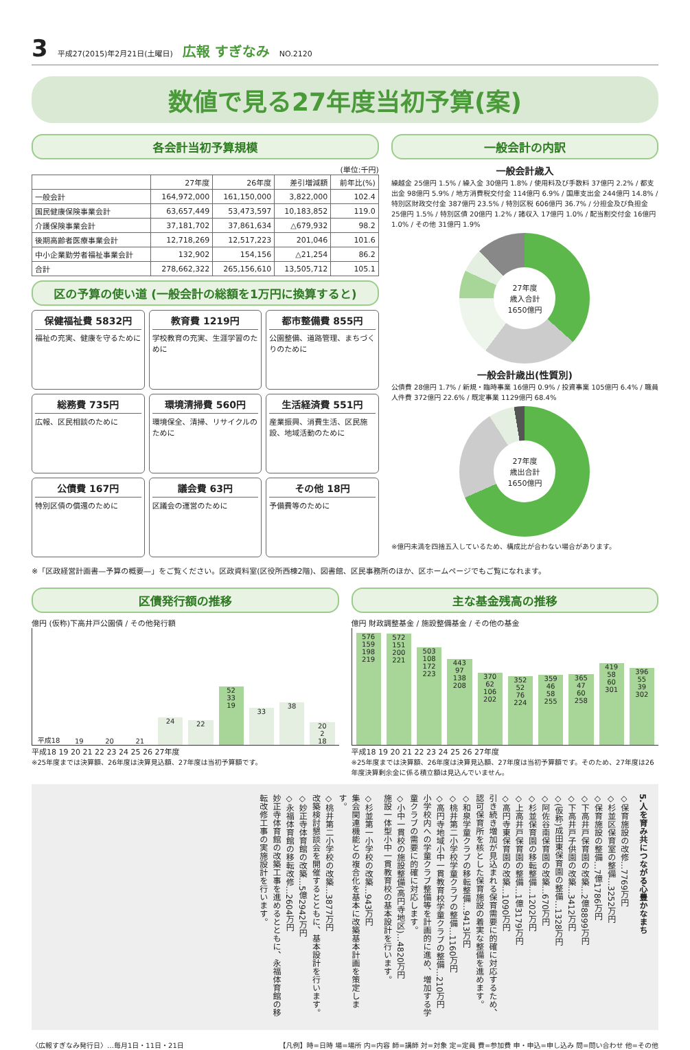3 平成27(2015)年2月21日(土曜日) 広報 すぎなみ NO.2120
数値で見る27年度当初予算(案)
各会計当初予算規模
(単位:千円)
| | 27年度 | 26年度 | 差引増減額 | 前年比(%) |
| --- | --- | --- | --- | --- |
| 一般会計 | 164,972,000 | 161,150,000 | 3,822,000 | 102.4 |
| 国民健康保険事業会計 | 63,657,449 | 53,473,597 | 10,183,852 | 119.0 |
| 介護保険事業会計 | 37,181,702 | 37,861,634 | △679,932 | 98.2 |
| 後期高齢者医療事業会計 | 12,718,269 | 12,517,223 | 201,046 | 101.6 |
| 中小企業勤労者福祉事業会計 | 132,902 | 154,156 | △21,254 | 86.2 |
| 合計 | 278,662,322 | 265,156,610 | 13,505,712 | 105.1 |
区の予算の使い道 (一般会計の総額を1万円に換算すると)
保健福祉費 5832円
福祉の充実、健康を守るために
教育費 1219円
学校教育の充実、生涯学習のために
都市整備費 855円
公園整備、道路管理、まちづくりのために
総務費 735円
広報、区民相談のために
環境清掃費 560円
環境保全、清掃、リサイクルのために
生活経済費 551円
産業振興、消費生活、区民施設、地域活動のために
公債費 167円
特別区債の償還のために
議会費 63円
区議会の運営のために
その他 18円
予備費等のために
一般会計の内訳
一般会計歳入
繰越金 25億円 1.5% / 繰入金 30億円 1.8% / 使用料及び手数料 37億円 2.2% / 都支出金 98億円 5.9% / 地方消費税交付金 114億円 6.9% / 国庫支出金 244億円 14.8% / 特別区財政交付金 387億円 23.5% / 特別区税 606億円 36.7% / 分担金及び負担金 25億円 1.5% / 特別区債 20億円 1.2% / 諸収入 17億円 1.0% / 配当割交付金 16億円 1.0% / その他 31億円 1.9%
27年度
歳入合計
1650億円
一般会計歳出(性質別)
公債費 28億円 1.7% / 新規・臨時事業 16億円 0.9% / 投資事業 105億円 6.4% / 職員人件費 372億円 22.6% / 既定事業 1129億円 68.4%
27年度
歳出合計
1650億円
※億円未満を四捨五入しているため、構成比が合わない場合があります。
※「区政経営計画書—予算の概要—」をご覧ください。区政資料室(区役所西棟2階)、図書館、区民事務所のほか、区ホームページでもご覧になれます。
区債発行額の推移
億円 (仮称)下高井戸公園債 / その他発行額
平成18
19
20
21
24
22
52
33
19
33
38
20
2
18
平成18 19 20 21 22 23 24 25 26 27年度
※25年度までは決算額、26年度は決算見込額、27年度は当初予算額です。
主な基金残高の推移
億円 財政調整基金 / 施設整備基金 / その他の基金
576
159
198
219
572
151
200
221
503
108
172
223
443
97
138
208
370
62
106
202
352
52
76
224
359
46
58
255
365
47
60
258
419
58
60
301
396
55
39
302
平成18 19 20 21 22 23 24 25 26 27年度
※25年度までは決算額、26年度は決算見込額、27年度は当初予算額です。そのため、27年度は26年度決算剰余金に係る積立額は見込んでいません。
5.人を育み共につながる心豊かなまち
◇保育施設の改修…7769万円
◇杉並区保育室の整備…3252万円
◇保育施設の整備…7億1786万円
◇下高井戸保育園の改築…2億8899万円
◇下高井戸子供園の改築…3412万円
◇(仮称)成田東保育園の整備…1328万円
◇阿佐谷南保育園の改築…670万円
◇杉並保育園の移転整備…1202万円
◇上高井戸保育園の整備…1億3179万円
◇高円寺東保育園の改築…1090万円
引き続き増加が見込まれる保育需要に的確に対応するため、認可保育所を核とした保育施設の着実な整備を進めます。
◇和泉学童クラブの移転整備…9413万円
◇桃井第二小学校学童クラブの整備…1160万円
◇高円寺地域小中一貫教育校学童クラブの整備…210万円
小学校内への学童クラブ整備等を計画的に進め、増加する学童クラブの需要に的確に対応します。
◇小中一貫校の施設整備(高円寺地区)…4820万円
施設一体型小中一貫教育校の基本設計を行います。
◇杉並第一小学校の改築…943万円
集会関連機能との複合化を基本に改築基本計画を策定します。
◇桃井第二小学校の改築…3877万円
改築検討懇談会を開催するとともに、基本設計を行います。
◇妙正寺体育館の改築…5億2942万円
◇永福体育館の移転改修…2604万円
妙正寺体育館の改築工事を進めるとともに、永福体育館の移転改修工事の実施設計を行います。
〈広報すぎなみ発行日〉…毎月1日・11日・21日 【凡例】時=日時 場=場所 内=内容 師=講師 対=対象 定=定員 費=参加費 申・申込=申し込み 問=問い合わせ 他=その他